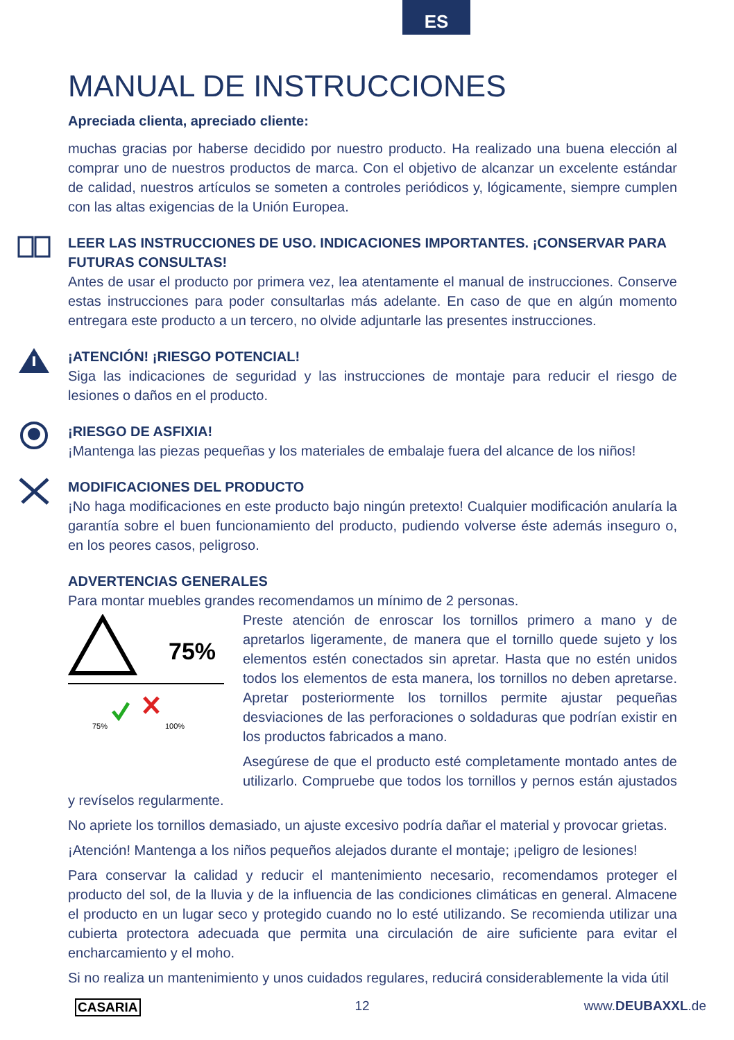ES
MANUAL DE INSTRUCCIONES
Apreciada clienta, apreciado cliente:
muchas gracias por haberse decidido por nuestro producto. Ha realizado una buena elección al comprar uno de nuestros productos de marca. Con el objetivo de alcanzar un excelente estándar de calidad, nuestros artículos se someten a controles periódicos y, lógicamente, siempre cumplen con las altas exigencias de la Unión Europea.
LEER LAS INSTRUCCIONES DE USO. INDICACIONES IMPORTANTES. ¡CONSERVAR PARA FUTURAS CONSULTAS!
Antes de usar el producto por primera vez, lea atentamente el manual de instrucciones. Conserve estas instrucciones para poder consultarlas más adelante. En caso de que en algún momento entregara este producto a un tercero, no olvide adjuntarle las presentes instrucciones.
¡ATENCIÓN! ¡RIESGO POTENCIAL!
Siga las indicaciones de seguridad y las instrucciones de montaje para reducir el riesgo de lesiones o daños en el producto.
¡RIESGO DE ASFIXIA!
¡Mantenga las piezas pequeñas y los materiales de embalaje fuera del alcance de los niños!
MODIFICACIONES DEL PRODUCTO
¡No haga modificaciones en este producto bajo ningún pretexto! Cualquier modificación anularía la garantía sobre el buen funcionamiento del producto, pudiendo volverse éste además inseguro o, en los peores casos, peligroso.
ADVERTENCIAS GENERALES
Para montar muebles grandes recomendamos un mínimo de 2 personas.
75%
75%
100%
Preste atención de enroscar los tornillos primero a mano y de apretarlos ligeramente, de manera que el tornillo quede sujeto y los elementos estén conectados sin apretar. Hasta que no estén unidos todos los elementos de esta manera, los tornillos no deben apretarse. Apretar posteriormente los tornillos permite ajustar pequeñas desviaciones de las perforaciones o soldaduras que podrían existir en los productos fabricados a mano.
Asegúrese de que el producto esté completamente montado antes de utilizarlo. Compruebe que todos los tornillos y pernos están ajustados y revíselos regularmente.
No apriete los tornillos demasiado, un ajuste excesivo podría dañar el material y provocar grietas.
¡Atención! Mantenga a los niños pequeños alejados durante el montaje; ¡peligro de lesiones!
Para conservar la calidad y reducir el mantenimiento necesario, recomendamos proteger el producto del sol, de la lluvia y de la influencia de las condiciones climáticas en general. Almacene el producto en un lugar seco y protegido cuando no lo esté utilizando. Se recomienda utilizar una cubierta protectora adecuada que permita una circulación de aire suficiente para evitar el encharcamiento y el moho.
Si no realiza un mantenimiento y unos cuidados regulares, reducirá considerablemente la vida útil
CASARIA 12 www.DEUBAXXL.de